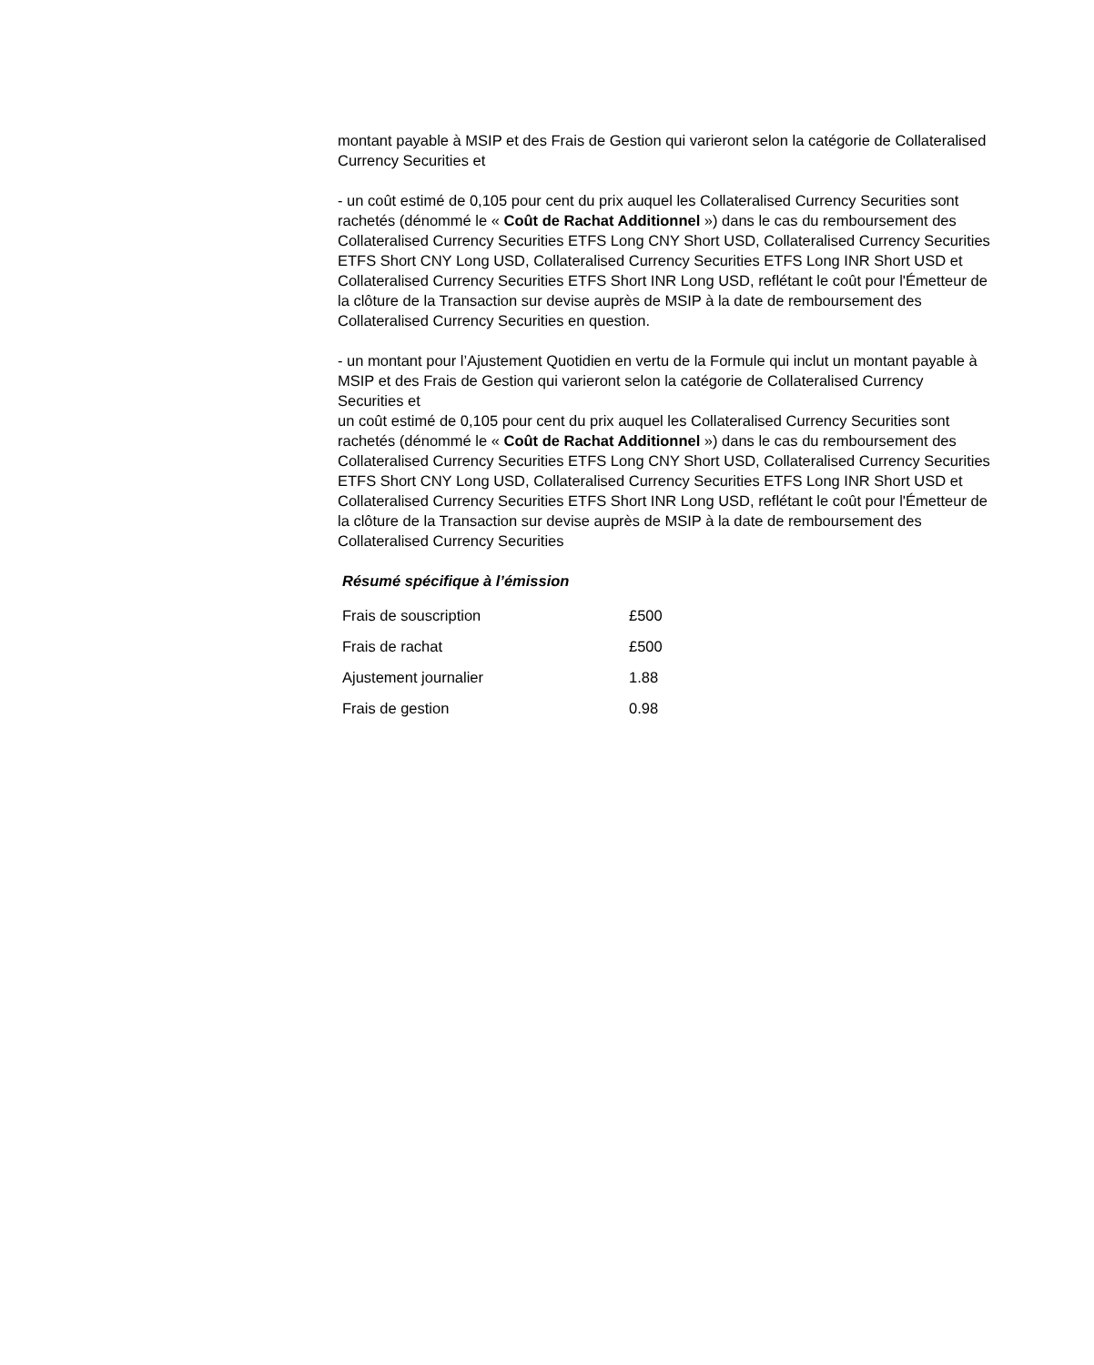montant payable à MSIP et des Frais de Gestion qui varieront selon la catégorie de Collateralised Currency Securities et
- un coût estimé de 0,105 pour cent du prix auquel les Collateralised Currency Securities sont rachetés (dénommé le « Coût de Rachat Additionnel ») dans le cas du remboursement des Collateralised Currency Securities ETFS Long CNY Short USD, Collateralised Currency Securities ETFS Short CNY Long USD, Collateralised Currency Securities ETFS Long INR Short USD et Collateralised Currency Securities ETFS Short INR Long USD, reflétant le coût pour l'Émetteur de la clôture de la Transaction sur devise auprès de MSIP à la date de remboursement des Collateralised Currency Securities en question.
- un montant pour l’Ajustement Quotidien en vertu de la Formule qui inclut un montant payable à MSIP et des Frais de Gestion qui varieront selon la catégorie de Collateralised Currency Securities et
un coût estimé de 0,105 pour cent du prix auquel les Collateralised Currency Securities sont rachetés (dénommé le « Coût de Rachat Additionnel ») dans le cas du remboursement des Collateralised Currency Securities ETFS Long CNY Short USD, Collateralised Currency Securities ETFS Short CNY Long USD, Collateralised Currency Securities ETFS Long INR Short USD et Collateralised Currency Securities ETFS Short INR Long USD, reflétant le coût pour l'Émetteur de la clôture de la Transaction sur devise auprès de MSIP à la date de remboursement des Collateralised Currency Securities
Résumé spécifique à l’émission
| Frais de souscription | £500 |
| Frais de rachat | £500 |
| Ajustement journalier | 1.88 |
| Frais de gestion | 0.98 |